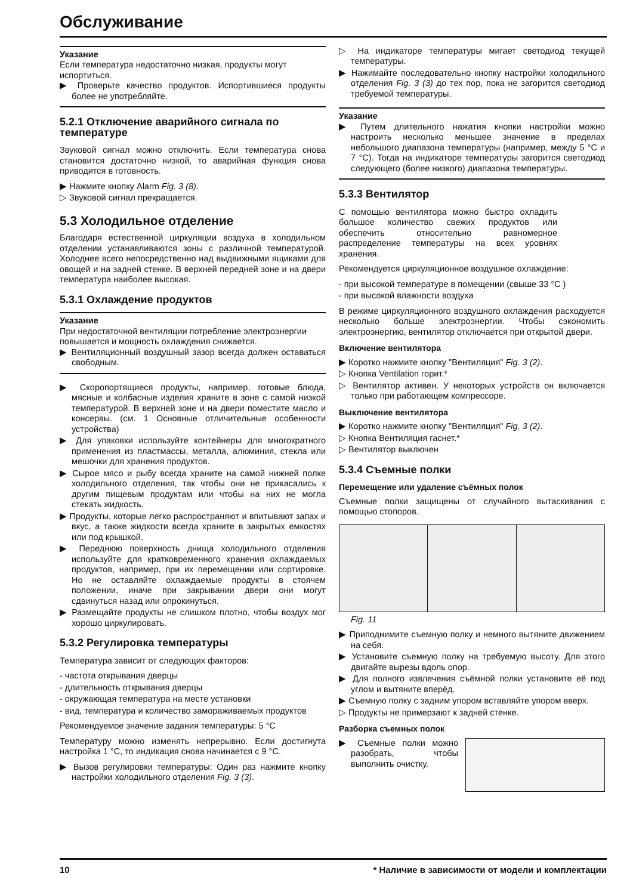Обслуживание
Указание
Если температура недостаточно низкая, продукты могут испортиться.
▶ Проверьте качество продуктов. Испортившиеся продукты более не употребляйте.
5.2.1 Отключение аварийного сигнала по температуре
Звуковой сигнал можно отключить. Если температура снова становится достаточно низкой, то аварийная функция снова приводится в готовность.
▶ Нажмите кнопку Alarm Fig. 3 (8).
▷ Звуковой сигнал прекращается.
5.3 Холодильное отделение
Благодаря естественной циркуляции воздуха в холодильном отделении устанавливаются зоны с различной температурой. Холоднее всего непосредственно над выдвижными ящиками для овощей и на задней стенке. В верхней передней зоне и на двери температура наиболее высокая.
5.3.1 Охлаждение продуктов
Указание
При недостаточной вентиляции потребление электроэнергии повышается и мощность охлаждения снижается.
▶ Вентиляционный воздушный зазор всегда должен оставаться свободным.
▶ Скоропортящиеся продукты, например, готовые блюда, мясные и колбасные изделия храните в зоне с самой низкой температурой. В верхней зоне и на двери поместите масло и консервы. (см. 1 Основные отличительные особенности устройства)
▶ Для упаковки используйте контейнеры для многократного применения из пластмассы, металла, алюминия, стекла или мешочки для хранения продуктов.
▶ Сырое мясо и рыбу всегда храните на самой нижней полке холодильного отделения, так чтобы они не прикасались к другим пищевым продуктам или чтобы на них не могла стекать жидкость.
▶ Продукты, которые легко распространяют и впитывают запах и вкус, а также жидкости всегда храните в закрытых емкостях или под крышкой.
▶ Переднюю поверхность днища холодильного отделения используйте для кратковременного хранения охлаждаемых продуктов, например, при их перемещении или сортировке. Но не оставляйте охлаждаемые продукты в стоячем положении, иначе при закрывании двери они могут сдвинуться назад или опрокинуться.
▶ Размещайте продукты не слишком плотно, чтобы воздух мог хорошо циркулировать.
5.3.2 Регулировка температуры
Температура зависит от следующих факторов:
- частота открывания дверцы
- длительность открывания дверцы
- окружающая температура на месте установки
- вид, температура и количество замораживаемых продуктов
Рекомендуемое значение задания температуры: 5 °C
Температуру можно изменять непрерывно. Если достигнута настройка 1 °C, то индикация снова начинается с 9 °C.
▶ Вызов регулировки температуры: Один раз нажмите кнопку настройки холодильного отделения Fig. 3 (3).
▷ На индикаторе температуры мигает светодиод текущей температуры.
▶ Нажимайте последовательно кнопку настройки холодильного отделения Fig. 3 (3) до тех пор, пока не загорится светодиод требуемой температуры.
Указание
▶ Путем длительного нажатия кнопки настройки можно настроить несколько меньшее значение в пределах небольшого диапазона температуры (например, между 5 °C и 7 °C). Тогда на индикаторе температуры загорится светодиод следующего (более низкого) диапазона температуры.
5.3.3 Вентилятор
С помощью вентилятора можно быстро охладить большое количество свежих продуктов или обеспечить относительно равномерное распределение температуры на всех уровнях хранения.
Рекомендуется циркуляционное воздушное охлаждение:
- при высокой температуре в помещении (свыше 33 °C )
- при высокой влажности воздуха
В режиме циркуляционного воздушного охлаждения расходуется несколько больше электроэнергии. Чтобы сэкономить электроэнергию, вентилятор отключается при открытой двери.
Включение вентилятора
▶ Коротко нажмите кнопку "Вентиляция" Fig. 3 (2).
▷ Кнопка Ventilation горит.*
▷ Вентилятор активен. У некоторых устройств он включается только при работающем компрессоре.
Выключение вентилятора
▶ Коротко нажмите кнопку "Вентиляция" Fig. 3 (2).
▷ Кнопка Вентиляция гаснет.*
▷ Вентилятор выключен
5.3.4 Съемные полки
Перемещение или удаление съёмных полок
Съемные полки защищены от случайного вытаскивания с помощью стопоров.
Fig. 11
▶ Приподнимите съемную полку и немного вытяните движением на себя.
▶ Установите съемную полку на требуемую высоту. Для этого двигайте вырезы вдоль опор.
▶ Для полного извлечения съёмной полки установите её под углом и вытяните вперёд.
▶ Съемную полку с задним упором вставляйте упором вверх.
▷ Продукты не примерзают к задней стенке.
Разборка съемных полок
▶ Съемные полки можно разобрать, чтобы выполнить очистку.
10 * Наличие в зависимости от модели и комплектации